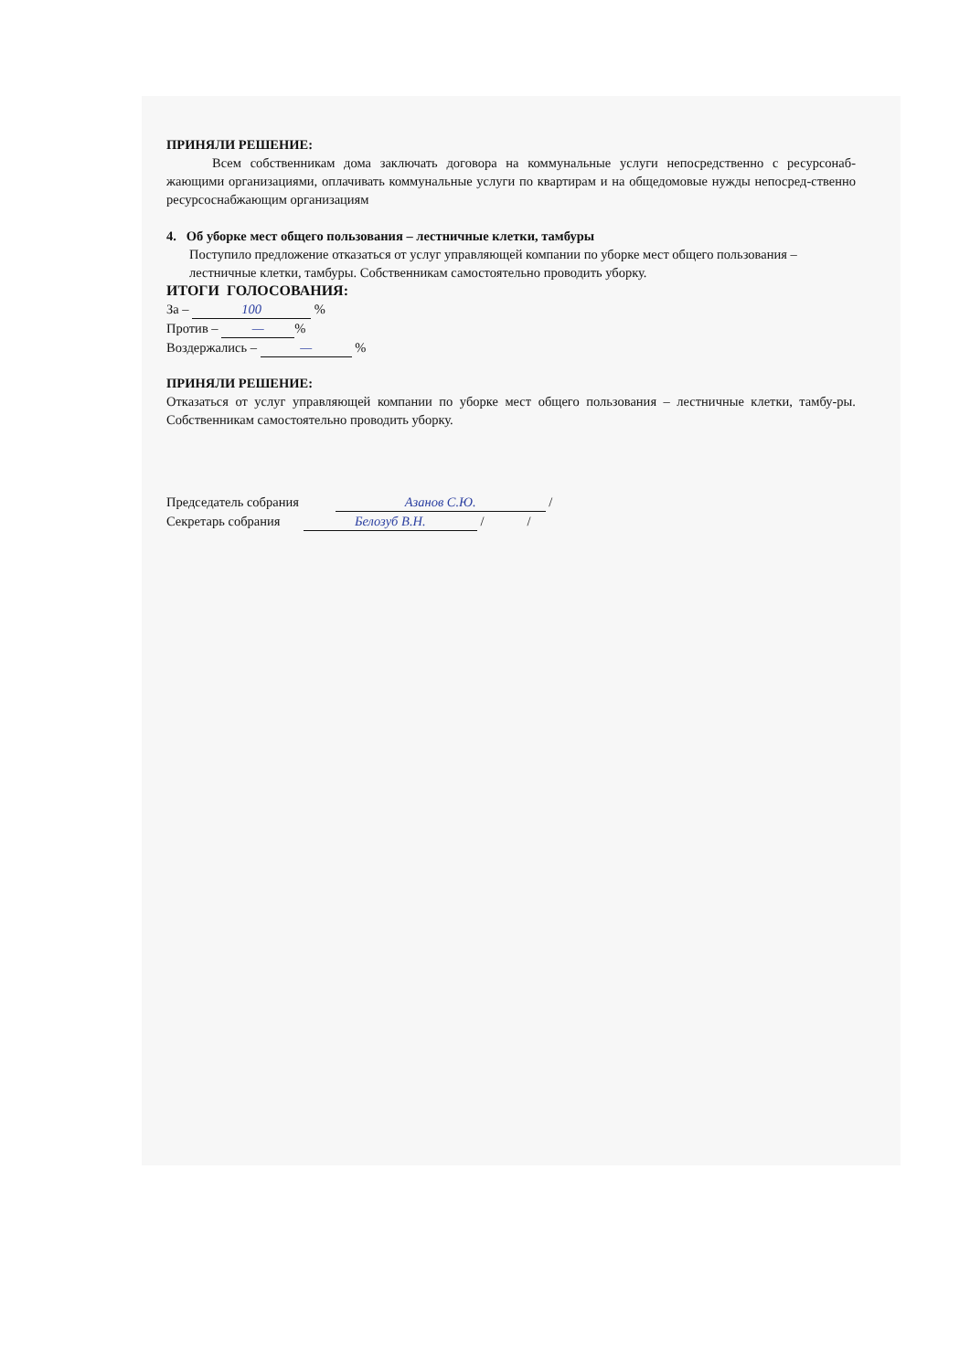ПРИНЯЛИ РЕШЕНИЕ:
Всем собственникам дома заключать договора на коммунальные услуги непосредственно с ресурсонаб-жающими организациями, оплачивать коммунальные услуги по квартирам и на общедомовые нужды непосред-ственно ресурсоснабжающим организациям
4. Об уборке мест общего пользования – лестничные клетки, тамбуры
Поступило предложение отказаться от услуг управляющей компании по уборке мест общего пользования – лестничные клетки, тамбуры. Собственникам самостоятельно проводить уборку.
ИТОГИ ГОЛОСОВАНИЯ:
За – 100 %
Против – —%
Воздержались – — %
ПРИНЯЛИ РЕШЕНИЕ:
Отказаться от услуг управляющей компании по уборке мест общего пользования – лестничные клетки, тамбу-ры. Собственникам самостоятельно проводить уборку.
Председатель собрания Азанов С.Ю. /
Секретарь собрания Белозуб В.Н. / /